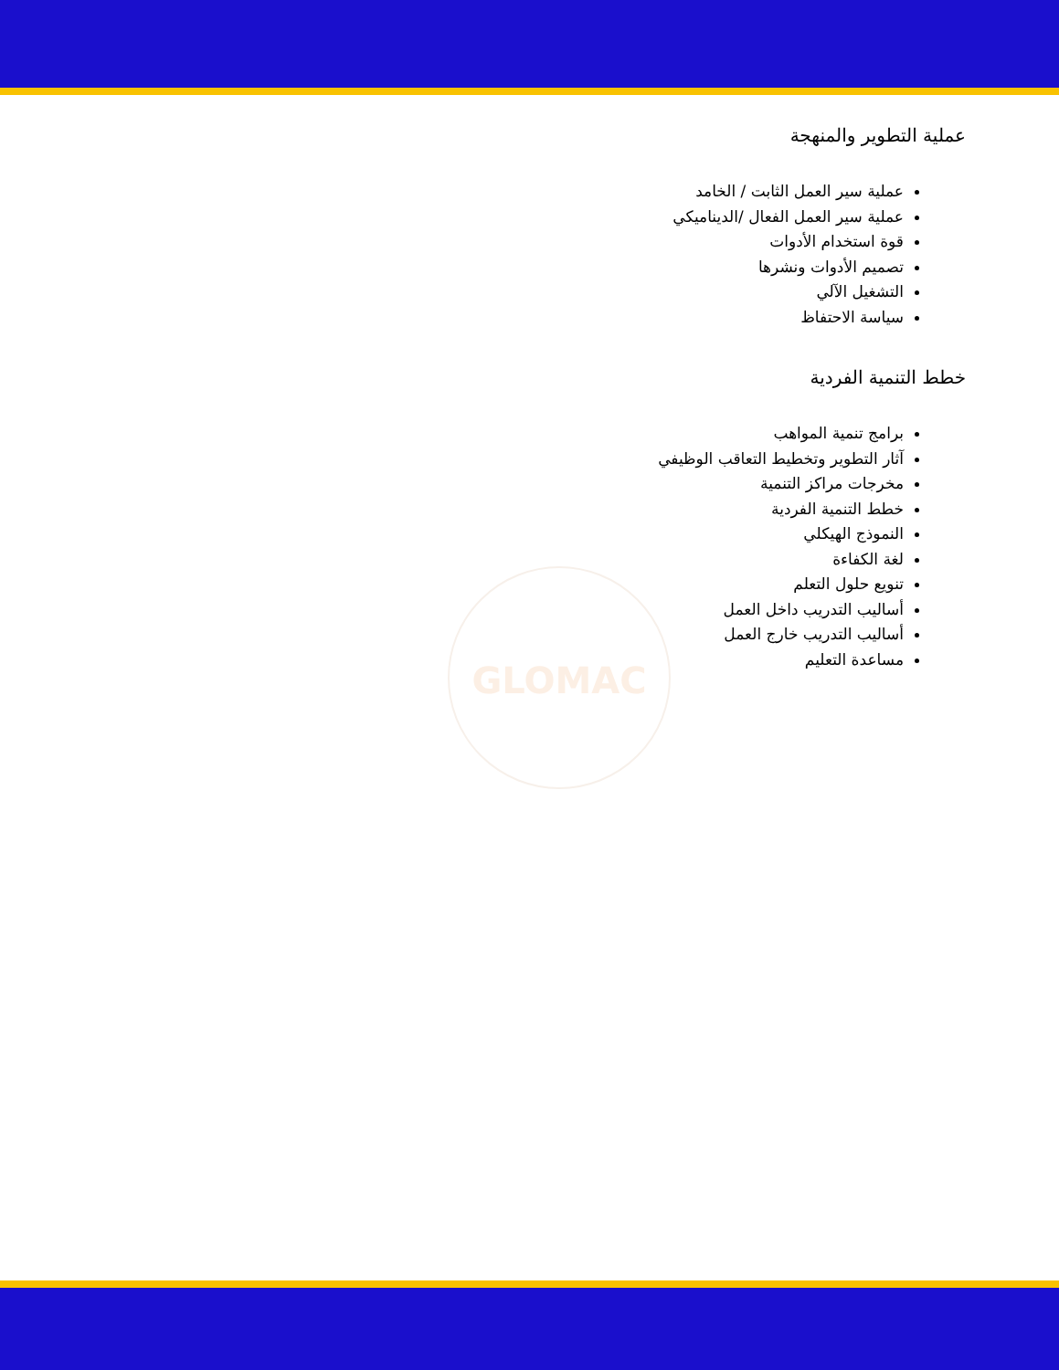GLOMAC
عملية التطوير والمنهجة
عملية سير العمل الثابت / الخامد
عملية سير العمل الفعال /الديناميكي
قوة استخدام الأدوات
تصميم الأدوات ونشرها
التشغيل الآلي
سياسة الاحتفاظ
خطط التنمية الفردية
برامج تنمية المواهب
آثار التطوير وتخطيط التعاقب الوظيفي
مخرجات مراكز التنمية
خطط التنمية الفردية
النموذج الهيكلي
لغة الكفاءة
تنويع حلول التعلم
أساليب التدريب داخل العمل
أساليب التدريب خارج العمل
مساعدة التعليم